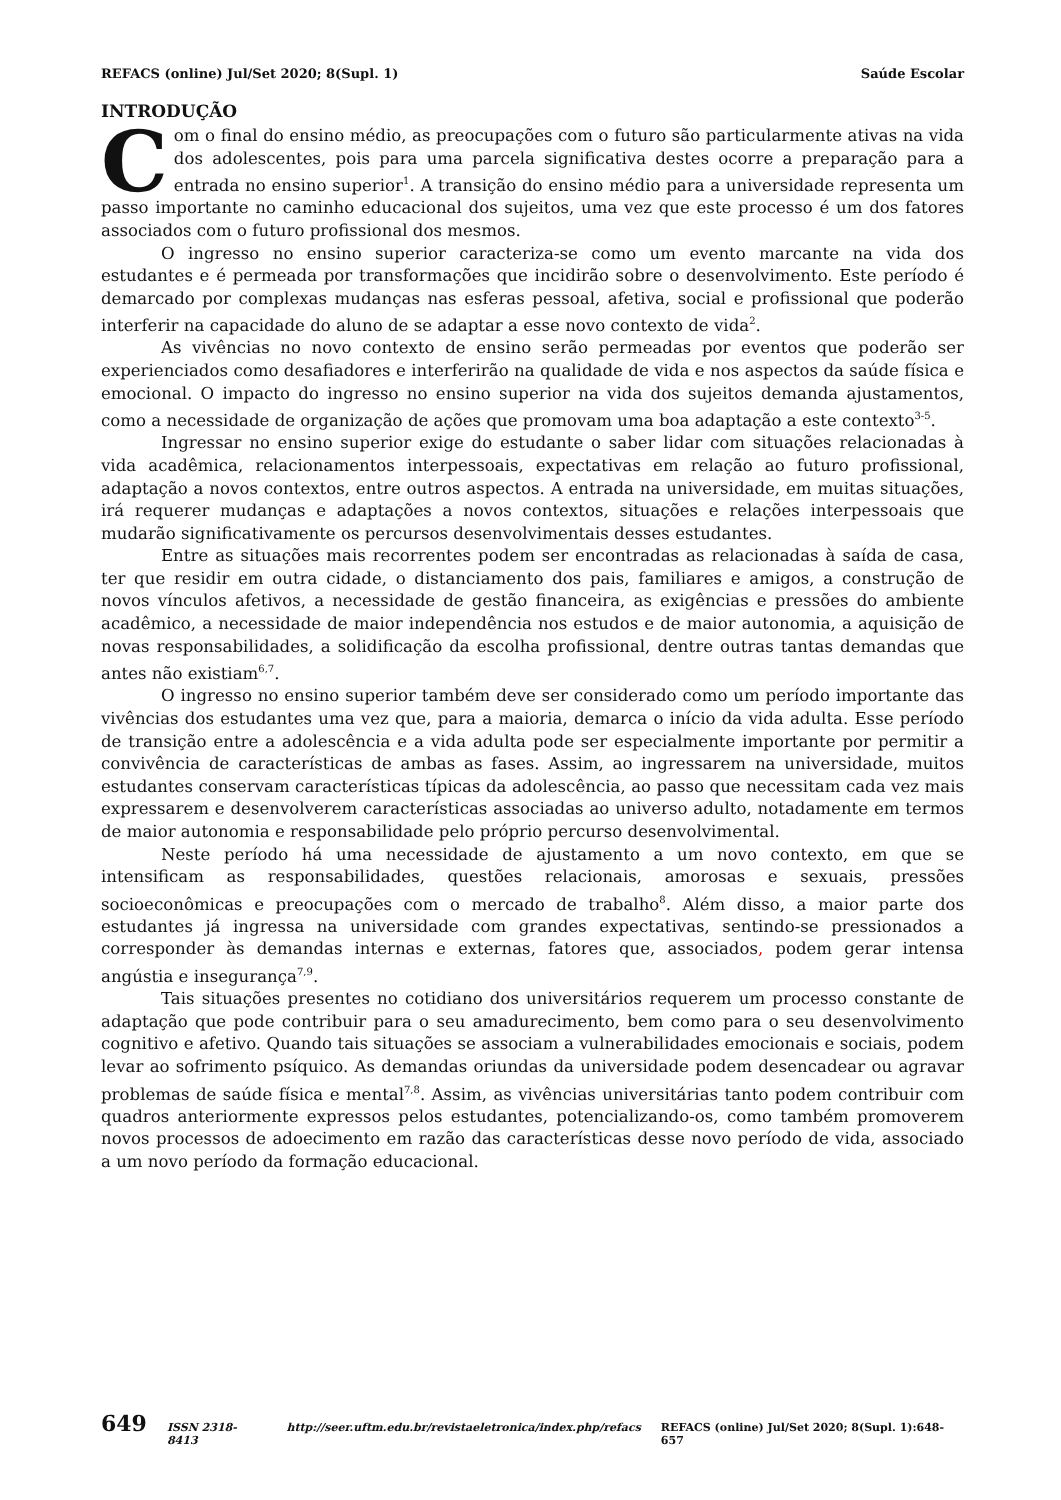REFACS (online) Jul/Set 2020; 8(Supl. 1) Saúde Escolar
INTRODUÇÃO
Com o final do ensino médio, as preocupações com o futuro são particularmente ativas na vida dos adolescentes, pois para uma parcela significativa destes ocorre a preparação para a entrada no ensino superior<sup>1</sup>. A transição do ensino médio para a universidade representa um passo importante no caminho educacional dos sujeitos, uma vez que este processo é um dos fatores associados com o futuro profissional dos mesmos.
O ingresso no ensino superior caracteriza-se como um evento marcante na vida dos estudantes e é permeada por transformações que incidirão sobre o desenvolvimento. Este período é demarcado por complexas mudanças nas esferas pessoal, afetiva, social e profissional que poderão interferir na capacidade do aluno de se adaptar a esse novo contexto de vida<sup>2</sup>.
As vivências no novo contexto de ensino serão permeadas por eventos que poderão ser experienciados como desafiadores e interferirão na qualidade de vida e nos aspectos da saúde física e emocional. O impacto do ingresso no ensino superior na vida dos sujeitos demanda ajustamentos, como a necessidade de organização de ações que promovam uma boa adaptação a este contexto<sup>3-5</sup>.
Ingressar no ensino superior exige do estudante o saber lidar com situações relacionadas à vida acadêmica, relacionamentos interpessoais, expectativas em relação ao futuro profissional, adaptação a novos contextos, entre outros aspectos. A entrada na universidade, em muitas situações, irá requerer mudanças e adaptações a novos contextos, situações e relações interpessoais que mudarão significativamente os percursos desenvolvimentais desses estudantes.
Entre as situações mais recorrentes podem ser encontradas as relacionadas à saída de casa, ter que residir em outra cidade, o distanciamento dos pais, familiares e amigos, a construção de novos vínculos afetivos, a necessidade de gestão financeira, as exigências e pressões do ambiente acadêmico, a necessidade de maior independência nos estudos e de maior autonomia, a aquisição de novas responsabilidades, a solidificação da escolha profissional, dentre outras tantas demandas que antes não existiam<sup>6,7</sup>.
O ingresso no ensino superior também deve ser considerado como um período importante das vivências dos estudantes uma vez que, para a maioria, demarca o início da vida adulta. Esse período de transição entre a adolescência e a vida adulta pode ser especialmente importante por permitir a convivência de características de ambas as fases. Assim, ao ingressarem na universidade, muitos estudantes conservam características típicas da adolescência, ao passo que necessitam cada vez mais expressarem e desenvolverem características associadas ao universo adulto, notadamente em termos de maior autonomia e responsabilidade pelo próprio percurso desenvolvimental.
Neste período há uma necessidade de ajustamento a um novo contexto, em que se intensificam as responsabilidades, questões relacionais, amorosas e sexuais, pressões socioeconômicas e preocupações com o mercado de trabalho<sup>8</sup>. Além disso, a maior parte dos estudantes já ingressa na universidade com grandes expectativas, sentindo-se pressionados a corresponder às demandas internas e externas, fatores que, associados, podem gerar intensa angústia e insegurança<sup>7,9</sup>.
Tais situações presentes no cotidiano dos universitários requerem um processo constante de adaptação que pode contribuir para o seu amadurecimento, bem como para o seu desenvolvimento cognitivo e afetivo. Quando tais situações se associam a vulnerabilidades emocionais e sociais, podem levar ao sofrimento psíquico. As demandas oriundas da universidade podem desencadear ou agravar problemas de saúde física e mental<sup>7,8</sup>. Assim, as vivências universitárias tanto podem contribuir com quadros anteriormente expressos pelos estudantes, potencializando-os, como também promoverem novos processos de adoecimento em razão das características desse novo período de vida, associado a um novo período da formação educacional.
649 ISSN 2318-8413 http://seer.uftm.edu.br/revistaeletronica/index.php/refacs REFACS (online) Jul/Set 2020; 8(Supl. 1):648-657